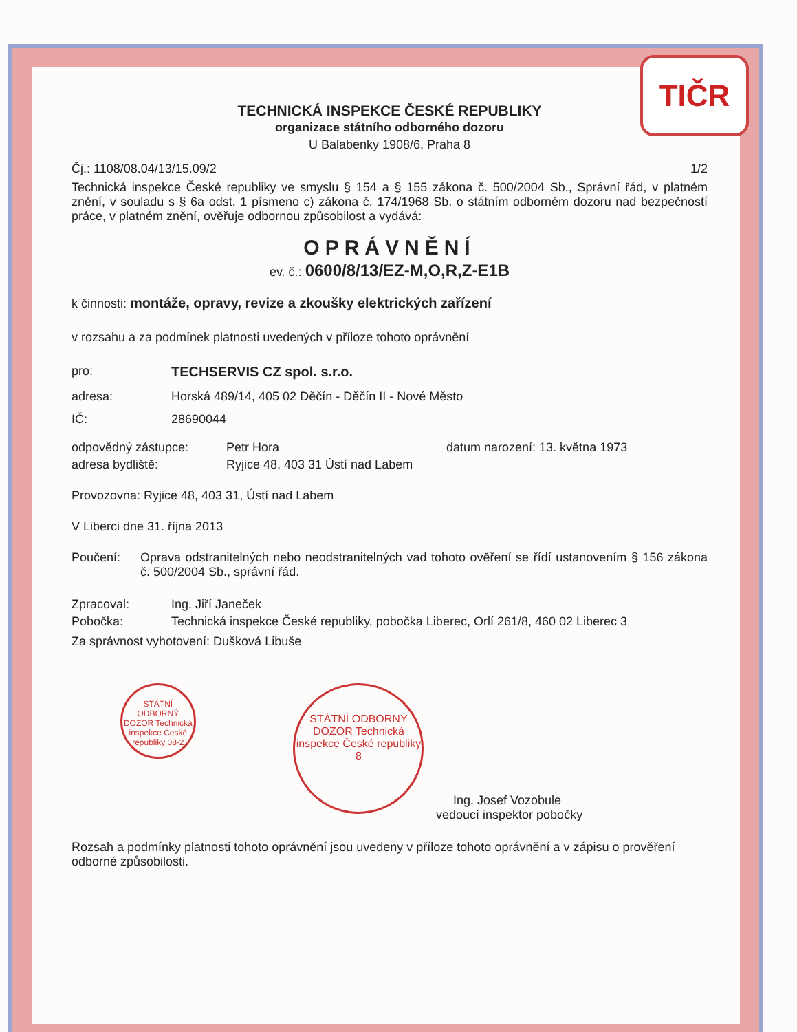TIČR
TECHNICKÁ INSPEKCE ČESKÉ REPUBLIKY
organizace státního odborného dozoru
U Balabenky 1908/6, Praha 8
Čj.: 1108/08.04/13/15.09/2 1/2
Technická inspekce České republiky ve smyslu § 154 a § 155 zákona č. 500/2004 Sb., Správní řád, v platném znění, v souladu s § 6a odst. 1 písmeno c) zákona č. 174/1968 Sb. o státním odborném dozoru nad bezpečností práce, v platném znění, ověřuje odbornou způsobilost a vydává:
OPRÁVNĚNÍ
ev. č.: 0600/8/13/EZ-M,O,R,Z-E1B
k činnosti: montáže, opravy, revize a zkoušky elektrických zařízení
v rozsahu a za podmínek platnosti uvedených v příloze tohoto oprávnění
pro: TECHSERVIS CZ spol. s.r.o.
adresa: Horská 489/14, 405 02 Děčín - Děčín II - Nové Město
IČ: 28690044
odpovědný zástupce: Petr Hora datum narození: 13. května 1973
adresa bydliště: Ryjice 48, 403 31 Ústí nad Labem
Provozovna: Ryjice 48, 403 31, Ústí nad Labem
V Liberci dne 31. října 2013
Poučení: Oprava odstranitelných nebo neodstranitelných vad tohoto ověření se řídí ustanovením § 156 zákona č. 500/2004 Sb., správní řád.
Zpracoval: Ing. Jiří Janeček
Pobočka: Technická inspekce České republiky, pobočka Liberec, Orlí 261/8, 460 02 Liberec 3
Za správnost vyhotovení: Dušková Libuše
STÁTNÍ ODBORNÝ DOZOR Technická inspekce České republiky 08-2
STÁTNÍ ODBORNÝ DOZOR Technická inspekce České republiky 8
Ing. Josef Vozobule
vedoucí inspektor pobočky
Rozsah a podmínky platnosti tohoto oprávnění jsou uvedeny v příloze tohoto oprávnění a v zápisu o prověření odborné způsobilosti.